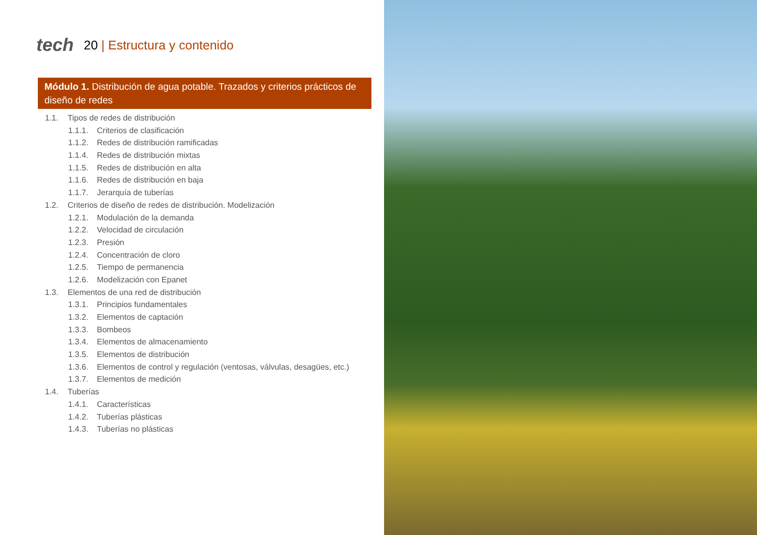tech 20 | Estructura y contenido
Módulo 1. Distribución de agua potable. Trazados y criterios prácticos de diseño de redes
1.1. Tipos de redes de distribución
1.1.1. Criterios de clasificación
1.1.2. Redes de distribución ramificadas
1.1.4. Redes de distribución mixtas
1.1.5. Redes de distribución en alta
1.1.6. Redes de distribución en baja
1.1.7. Jerarquía de tuberías
1.2. Criterios de diseño de redes de distribución. Modelización
1.2.1. Modulación de la demanda
1.2.2. Velocidad de circulación
1.2.3. Presión
1.2.4. Concentración de cloro
1.2.5. Tiempo de permanencia
1.2.6. Modelización con Epanet
1.3. Elementos de una red de distribución
1.3.1. Principios fundamentales
1.3.2. Elementos de captación
1.3.3. Bombeos
1.3.4. Elementos de almacenamiento
1.3.5. Elementos de distribución
1.3.6. Elementos de control y regulación (ventosas, válvulas, desagües, etc.)
1.3.7. Elementos de medición
1.4. Tuberías
1.4.1. Características
1.4.2. Tuberías plásticas
1.4.3. Tuberías no plásticas